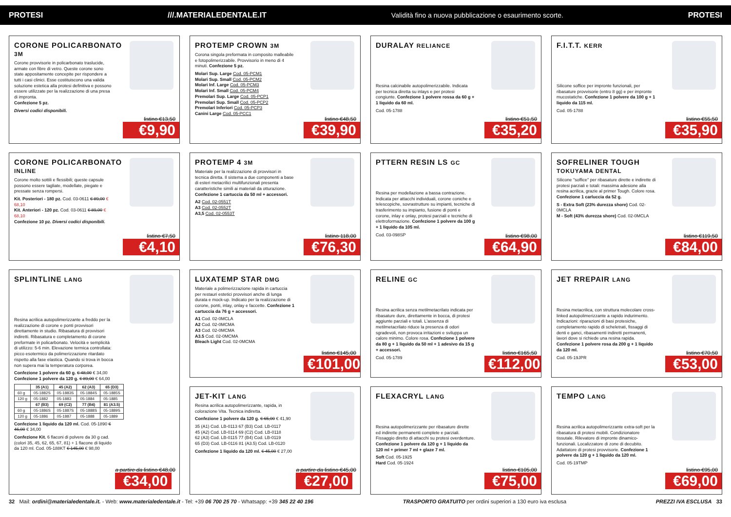PROTESI ///.MATERIALEDENTALE.IT Validità fino a nuova pubblicazione o esaurimento scorte. PROTESI
CORONE POLICARBONATO
3M
Corone provvisorie in policarbonato traslucide, armate con fibre di vetro. Queste corone sono state appositamente concepite per rispondere a tutti i casi clinici. Esse costituiscono una valida soluzione estetica alla protesi definitiva e possono essere utilizzate per la realizzazione di una presa di impronta.
Confezione 5 pz.
Diversi codici disponibili.
listino €13,50
€9,90
PROTEMP CROWN 3M
Corona singola preformata in composito malleabile e fotopolimerizzabile. Provvisorio in meno di 4 minuti. Confezione 5 pz.
Molari Sup. Large Cod. 05-PCM1
Molari Sup. Small Cod. 05-PCM2
Molari Inf. Large Cod. 05-PCM3
Molari Inf. Small Cod. 05-PCM4
Premolari Sup. Large Cod. 05-PCP1
Premolari Sup. Small Cod. 05-PCP2
Premolari Inferiori Cod. 05-PCP3
Canini Large Cod. 05-PCC1
listino €48,50
€39,90
CORONE POLICARBONATO
INLINE
Corone molto sottili e flessibili; queste capsule possono essere tagliate, modellate, piegate e pressate senza rompersi.
Kit. Posteriori - 180 pz. Cod. 03-0611 € 89,00 € 68,10
Kit. Anteriori - 120 pz. Cod. 03-0611 € 89,00 € 68,10
Confezione 10 pz. Diversi codici disponibili.
listino €7,50
€4,10
PROTEMP 4 3M
Materiale per la realizzazione di provvisori in tecnica diretta. Il sistema a due componenti a base di esteri metacrilici multifunzionali presenta caratteristiche simili ai materiali da otturazione. Confezione 1 cartuccia da 50 ml + accessori.
A2 Cod. 02-0551T
A3 Cod. 02-0552T
A3,5 Cod. 02-0553T
listino 118,00
€76,30
SPLINTLINE LANG
Resina acrilica autopolimerizzante a freddo per la realizzazione di corone e ponti provvisori direttamente in studio. Ribasatura di provvisori indiretti. Ribasatura e completamento di corone preformate in policarbonato. Velocità e semplicità di utilizzo: 5-6 min. Elevazione termica controllata: picco esotermico da polimerizzazione ritardato rispetto alla fase elastica. Quando si trova in bocca non supera mai la temperatura corporea.
Confezione 1 polvere da 60 g. € 48,00 € 34,00
Confezione 1 polvere da 120 g. € 89,00 € 64,00
| | 35 (A1) | 45 (A2) | 62 (A3) | 65 (D3) |
| --- | --- | --- | --- | --- |
| 60 g | 05-1882S | 05-1883S | 05-1884S | 05-1885S |
| 120 g | 05-1882 | 05-1883 | 05-1884 | 05-1885 |
| | 67 (B3) | 69 (C2) | 77 (B4) | 81 (A3.5) |
| 60 g | 05-1886S | 05-1887S | 05-1888S | 05-1889S |
| 120 g | 05-1886 | 05-1887 | 05-1888 | 05-1889 |
Confezione 1 liquido da 120 ml. Cod. 05-1890 € 46,00 € 34,00
Confezione Kit. 6 flaconi di polvere da 30 g cad. (colori 35, 45, 62, 65, 67, 81) + 1 flacone di liquido da 120 ml. Cod. 05-188KT € 145,00 € 98,00
a partire da listino €48,00
€34,00
LUXATEMP STAR DMG
Materiale a polimerizzazione rapida in cartuccia per restauri estetici provvisori anche di lunga durata e mock-up. Indicato per la realizzazione di corone, ponti, inlay, onlay e faccette. Confezione 1 cartuccia da 76 g + accessori.
A1 Cod. 02-0MCLA
A2 Cod. 02-0MCMA
A3 Cod. 02-0MCMA
A3.5 Cod. 02-0MCMA
Bleach Light Cod. 02-0MCMA
listino €145,00
€101,00
JET-KIT LANG
Resina acrilica autopolimerizzante, rapida, in colorazione Vita. Tecnica indiretta.
Confezione 1 polvere da 120 g. € 65,00 € 41,90
35 (A1) Cod. LB-0113 67 (B3) Cod. LB-0117
45 (A2) Cod. LB-0114 69 (C2) Cod. LB-0118
62 (A3) Cod. LB-0115 77 (B4) Cod. LB-0119
65 (D3) Cod. LB-0116 81 (A3.5) Cod. LB-0120
Confezione 1 liquido da 120 ml. € 45,00 € 27,00
a partire da listino €45,00
€27,00
DURALAY RELIANCE
Resina calcinabile autopolimerizzabile. Indicata per tecnica diretta su inlays e per protesi congiunte. Confezione 1 polvere rossa da 60 g + 1 liquido da 60 ml.
Cod. 05-1788
listino €51,50
€35,20
F.I.T.T. KERR
Silicone soffice per impronte funzionali, per ribasature provvisorie (entro 8 gg) e per impronte mucostatiche. Confezione 1 polvere da 100 g + 1 liquido da 115 ml.
Cod. 05-1788
listino €55,50
€35,90
PTTERN RESIN LS GC
Resina per modellazione a bassa contrazione. Indicata per attacchi individuali, corone coniche e telescopiche, sovrastrutture su impianti, tecniche di trasferimento su impianto, fusione di ponti e corone, inlay e onlay, protesi parziali e tecniche di elettroformazione. Confezione 1 polvere da 100 g + 1 liquido da 105 ml.
Cod. 03-098SP
listino €98,00
€64,90
SOFRELINER TOUGH
TOKUYAMA DENTAL
Silicone "soffice" per ribasature dirette e indirette di protesi parziali e totali: massima adesione alla resina acrilica, grazie al primer Tough. Colore rosa. Confezione 1 carluccia da 52 g.
S - Extra Soft (23% durezza shore) Cod. 02-0MCLA
M - Soft (43% durezza shore) Cod. 02-0MCLA
listino €119,50
€84,00
RELINE GC
Resina acrilica senza metilmetacrilato indicata per ribasature dure, direttamente in bocca, di protesi aggiunte parziali e totali. L'assenza di metilmetacrilato riduce la presenza di odori sgradevoli, non provoca irritazioni e sviluppa un calore minimo. Colore rosa. Confezione 1 polvere da 80 g + 1 liquido da 50 ml + 1 adesivo da 15 g + accessori.
Cod. 05-1789
listino €165,50
€112,00
JET RREPAIR LANG
Resina metacrilica, con struttura molecolare cross-linked autopolimerizzante a rapido indurimento. Indicazioni: riparazioni di basi protesiche, completamento rapido di scheletrati, fissaggi di denti e ganci, ribasamenti indiretti permanenti, lavori dove si richiede una resina rapida. Confezione 1 polvere rosa da 200 g + 1 liquido da 120 ml.
Cod. 05-19JPR
listino €70,50
€53,00
FLEXACRYL LANG
Resina autopolimerizzante per ribasature dirette ed indirette permanenti complete e parziali. Fissaggio diretto di attacchi su protesi overdenture. Confezione 1 polvere da 120 g + 1 liquido da 120 ml + primer 7 ml + glaze 7 ml.
Soft Cod. 05-1925
Hard Cod. 05-1924
listino €105,00
€75,00
TEMPO LANG
Resina acrilica autopolimerizzante extra-soft per la ribasatura di protesi mobili. Condizionatore tissutale. Rilevatore di impronte dinamico-funzionali. Localizzatore di zone di decubito. Adattatore di protesi provvisorie. Confezione 1 polvere da 120 g + 1 liquido da 120 ml.
Cod. 05-19TMP
listino €95,00
€69,00
32 Mail: ordini@materialedentale.it. - Web: www.materialedentale.it - Tel: +39 06 700 25 70 - Whatsapp: +39 345 22 40 196 TRASPORTO GRATUITO per ordini superiori a 130 euro iva esclusa PREZZI IVA ESCLUSA 33